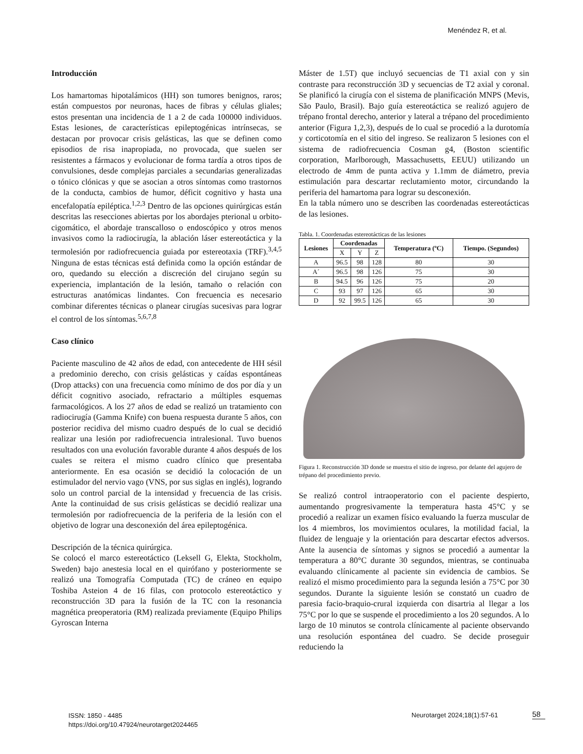Menéndez R, et al.
Introducción
Los hamartomas hipotalámicos (HH) son tumores benignos, raros; están compuestos por neuronas, haces de fibras y células gliales; estos presentan una incidencia de 1 a 2 de cada 100000 individuos. Estas lesiones, de características epileptogénicas intrínsecas, se destacan por provocar crisis gelásticas, las que se definen como episodios de risa inapropiada, no provocada, que suelen ser resistentes a fármacos y evolucionar de forma tardía a otros tipos de convulsiones, desde complejas parciales a secundarias generalizadas o tónico clónicas y que se asocian a otros síntomas como trastornos de la conducta, cambios de humor, déficit cognitivo y hasta una encefalopatía epiléptica.<sup>1,2,3</sup> Dentro de las opciones quirúrgicas están descritas las resecciones abiertas por los abordajes pterional u orbito-cigomático, el abordaje transcalloso o endoscópico y otros menos invasivos como la radiocirugía, la ablación láser estereotáctica y la termolesión por radiofrecuencia guiada por estereotaxia (TRF).<sup>3,4,5</sup> Ninguna de estas técnicas está definida como la opción estándar de oro, quedando su elección a discreción del cirujano según su experiencia, implantación de la lesión, tamaño o relación con estructuras anatómicas lindantes. Con frecuencia es necesario combinar diferentes técnicas o planear cirugías sucesivas para lograr el control de los síntomas.<sup>5,6,7,8</sup>
Caso clínico
Paciente masculino de 42 años de edad, con antecedente de HH sésil a predominio derecho, con crisis gelásticas y caídas espontáneas (Drop attacks) con una frecuencia como mínimo de dos por día y un déficit cognitivo asociado, refractario a múltiples esquemas farmacológicos. A los 27 años de edad se realizó un tratamiento con radiocirugía (Gamma Knife) con buena respuesta durante 5 años, con posterior recidiva del mismo cuadro después de lo cual se decidió realizar una lesión por radiofrecuencia intralesional. Tuvo buenos resultados con una evolución favorable durante 4 años después de los cuales se reitera el mismo cuadro clínico que presentaba anteriormente. En esa ocasión se decidió la colocación de un estimulador del nervio vago (VNS, por sus siglas en inglés), logrando solo un control parcial de la intensidad y frecuencia de las crisis. Ante la continuidad de sus crisis gelásticas se decidió realizar una termolesión por radiofrecuencia de la periferia de la lesión con el objetivo de lograr una desconexión del área epileptogénica.
Descripción de la técnica quirúrgica.
Se colocó el marco estereotáctico (Leksell G, Elekta, Stockholm, Sweden) bajo anestesia local en el quirófano y posteriormente se realizó una Tomografía Computada (TC) de cráneo en equipo Toshiba Asteion 4 de 16 filas, con protocolo estereotáctico y reconstrucción 3D para la fusión de la TC con la resonancia magnética preoperatoria (RM) realizada previamente (Equipo Philips Gyroscan Interna
Máster de 1.5T) que incluyó secuencias de T1 axial con y sin contraste para reconstrucción 3D y secuencias de T2 axial y coronal. Se planificó la cirugía con el sistema de planificación MNPS (Mevis, São Paulo, Brasil). Bajo guía estereotáctica se realizó agujero de trépano frontal derecho, anterior y lateral a trépano del procedimiento anterior (Figura 1,2,3), después de lo cual se procedió a la durotomía y corticotomía en el sitio del ingreso. Se realizaron 5 lesiones con el sistema de radiofrecuencia Cosman g4, (Boston scientific corporation, Marlborough, Massachusetts, EEUU) utilizando un electrodo de 4mm de punta activa y 1.1mm de diámetro, previa estimulación para descartar reclutamiento motor, circundando la periferia del hamartoma para lograr su desconexión.
En la tabla número uno se describen las coordenadas estereotácticas de las lesiones.
Tabla. 1. Coordenadas estereotácticas de las lesiones
| Lesiones | Coordenadas | | | Temperatura (ºC) | Tiempo. (Segundos) |
| --- | --- | --- | --- | --- | --- |
| | X | Y | Z | | |
| A | 96.5 | 98 | 128 | 80 | 30 |
| A´ | 96.5 | 98 | 126 | 75 | 30 |
| B | 94.5 | 96 | 126 | 75 | 20 |
| C | 93 | 97 | 126 | 65 | 30 |
| D | 92 | 99.5 | 126 | 65 | 30 |
Figura 1. Reconstrucción 3D donde se muestra el sitio de ingreso, por delante del agujero de trépano del procedimiento previo.
Se realizó control intraoperatorio con el paciente despierto, aumentando progresivamente la temperatura hasta 45°C y se procedió a realizar un examen físico evaluando la fuerza muscular de los 4 miembros, los movimientos oculares, la motilidad facial, la fluidez de lenguaje y la orientación para descartar efectos adversos. Ante la ausencia de síntomas y signos se procedió a aumentar la temperatura a 80°C durante 30 segundos, mientras, se continuaba evaluando clínicamente al paciente sin evidencia de cambios. Se realizó el mismo procedimiento para la segunda lesión a 75°C por 30 segundos. Durante la siguiente lesión se constató un cuadro de paresia facio-braquio-crural izquierda con disartria al llegar a los 75°C por lo que se suspende el procedimiento a los 20 segundos. A lo largo de 10 minutos se controla clínicamente al paciente observando una resolución espontánea del cuadro. Se decide proseguir reduciendo la
ISSN: 1850 - 4485
https://doi.org/10.47924/neurotarget2024465
Neurotarget 2024;18(1):57-61 58